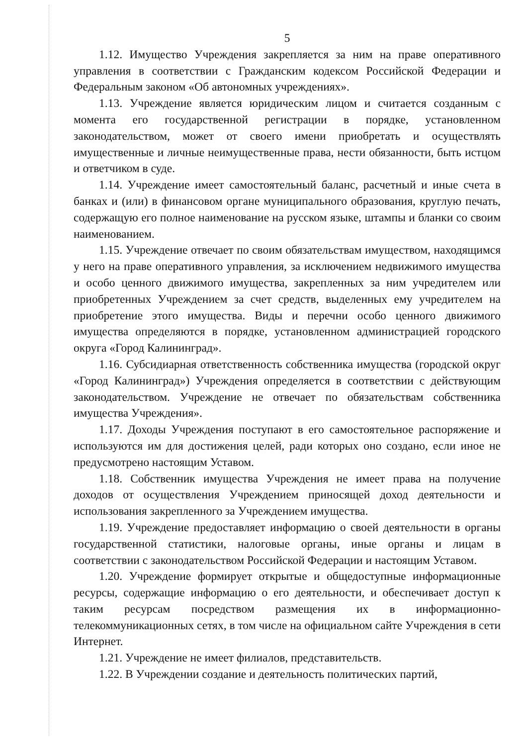5
1.12. Имущество Учреждения закрепляется за ним на праве оперативного управления в соответствии с Гражданским кодексом Российской Федерации и Федеральным законом «Об автономных учреждениях».
1.13. Учреждение является юридическим лицом и считается созданным с момента его государственной регистрации в порядке, установленном законодательством, может от своего имени приобретать и осуществлять имущественные и личные неимущественные права, нести обязанности, быть истцом и ответчиком в суде.
1.14. Учреждение имеет самостоятельный баланс, расчетный и иные счета в банках и (или) в финансовом органе муниципального образования, круглую печать, содержащую его полное наименование на русском языке, штампы и бланки со своим наименованием.
1.15. Учреждение отвечает по своим обязательствам имуществом, находящимся у него на праве оперативного управления, за исключением недвижимого имущества и особо ценного движимого имущества, закрепленных за ним учредителем или приобретенных Учреждением за счет средств, выделенных ему учредителем на приобретение этого имущества. Виды и перечни особо ценного движимого имущества определяются в порядке, установленном администрацией городского округа «Город Калининград».
1.16. Субсидиарная ответственность собственника имущества (городской округ «Город Калининград») Учреждения определяется в соответствии с действующим законодательством. Учреждение не отвечает по обязательствам собственника имущества Учреждения».
1.17. Доходы Учреждения поступают в его самостоятельное распоряжение и используются им для достижения целей, ради которых оно создано, если иное не предусмотрено настоящим Уставом.
1.18. Собственник имущества Учреждения не имеет права на получение доходов от осуществления Учреждением приносящей доход деятельности и использования закрепленного за Учреждением имущества.
1.19. Учреждение предоставляет информацию о своей деятельности в органы государственной статистики, налоговые органы, иные органы и лицам в соответствии с законодательством Российской Федерации и настоящим Уставом.
1.20. Учреждение формирует открытые и общедоступные информационные ресурсы, содержащие информацию о его деятельности, и обеспечивает доступ к таким ресурсам посредством размещения их в информационно-телекоммуникационных сетях, в том числе на официальном сайте Учреждения в сети Интернет.
1.21. Учреждение не имеет филиалов, представительств.
1.22. В Учреждении создание и деятельность политических партий,